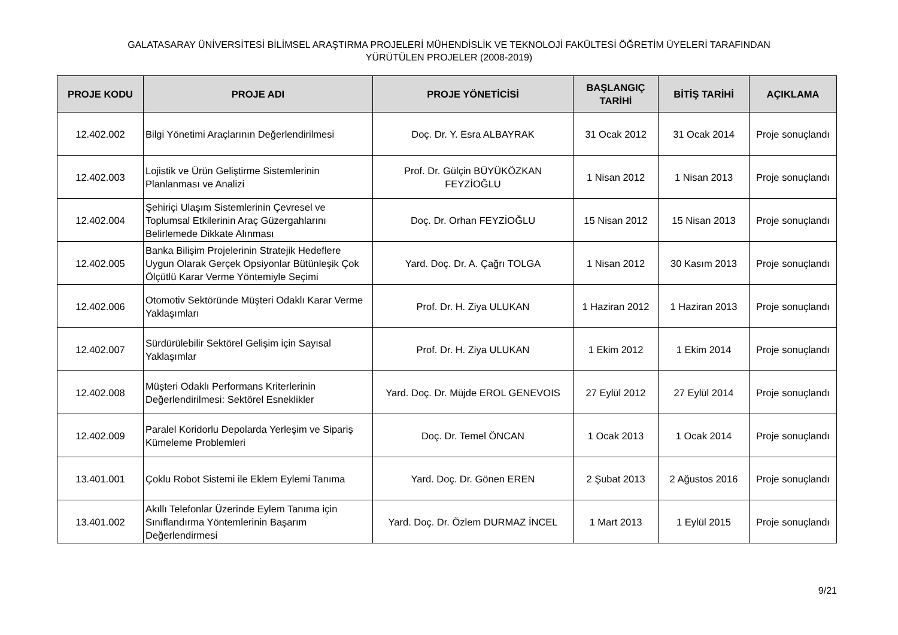GALATASARAY ÜNİVERSİTESİ BİLİMSEL ARAŞTIRMA PROJELERİ MÜHENDİSLİK VE TEKNOLOJİ FAKÜLTESİ ÖĞRETİM ÜYELERİ TARAFINDAN
YÜRÜTÜLEN PROJELER (2008-2019)
| PROJE KODU | PROJE ADI | PROJE YÖNETİCİSİ | BAŞLANGIÇ TARİHİ | BİTİŞ TARİHİ | AÇIKLAMA |
| --- | --- | --- | --- | --- | --- |
| 12.402.002 | Bilgi Yönetimi Araçlarının Değerlendirilmesi | Doç. Dr. Y. Esra ALBAYRAK | 31 Ocak 2012 | 31 Ocak 2014 | Proje sonuçlandı |
| 12.402.003 | Lojistik ve Ürün Geliştirme Sistemlerinin Planlanması ve Analizi | Prof. Dr. Gülçin BÜYÜKÖZKAN FEYZİOĞLU | 1 Nisan 2012 | 1 Nisan 2013 | Proje sonuçlandı |
| 12.402.004 | Şehiriçi Ulaşım Sistemlerinin Çevresel ve Toplumsal Etkilerinin Araç Güzergahlarını Belirlemede Dikkate Alınması | Doç. Dr. Orhan FEYZİOĞLU | 15 Nisan 2012 | 15 Nisan 2013 | Proje sonuçlandı |
| 12.402.005 | Banka Bilişim Projelerinin Stratejik Hedeflere Uygun Olarak Gerçek Opsiyonlar Bütünleşik Çok Ölçütlü Karar Verme Yöntemiyle Seçimi | Yard. Doç. Dr. A. Çağrı TOLGA | 1 Nisan 2012 | 30 Kasım 2013 | Proje sonuçlandı |
| 12.402.006 | Otomotiv Sektöründe Müşteri Odaklı Karar Verme Yaklaşımları | Prof. Dr. H. Ziya ULUKAN | 1 Haziran 2012 | 1 Haziran 2013 | Proje sonuçlandı |
| 12.402.007 | Sürdürülebilir Sektörel Gelişim için Sayısal Yaklaşımlar | Prof. Dr. H. Ziya ULUKAN | 1 Ekim 2012 | 1 Ekim 2014 | Proje sonuçlandı |
| 12.402.008 | Müşteri Odaklı Performans Kriterlerinin Değerlendirilmesi: Sektörel Esneklikler | Yard. Doç. Dr. Müjde EROL GENEVOIS | 27 Eylül 2012 | 27 Eylül 2014 | Proje sonuçlandı |
| 12.402.009 | Paralel Koridorlu Depolarda Yerleşim ve Sipariş Kümeleme Problemleri | Doç. Dr. Temel ÖNCAN | 1 Ocak 2013 | 1 Ocak 2014 | Proje sonuçlandı |
| 13.401.001 | Çoklu Robot Sistemi ile Eklem Eylemi Tanıma | Yard. Doç. Dr. Gönen EREN | 2 Şubat 2013 | 2 Ağustos 2016 | Proje sonuçlandı |
| 13.401.002 | Akıllı Telefonlar Üzerinde Eylem Tanıma için Sınıflandırma Yöntemlerinin Başarım Değerlendirmesi | Yard. Doç. Dr. Özlem DURMAZ İNCEL | 1 Mart 2013 | 1 Eylül 2015 | Proje sonuçlandı |
9/21